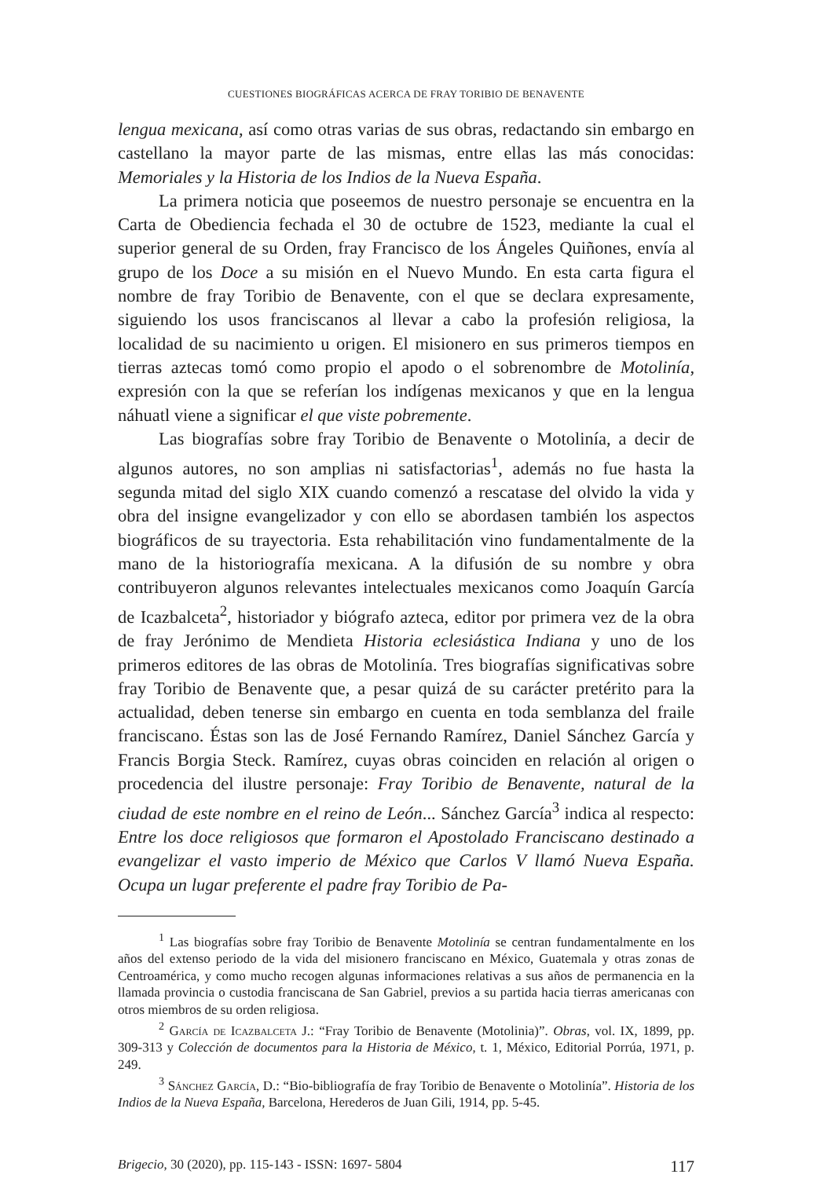CUESTIONES BIOGRÁFICAS ACERCA DE FRAY TORIBIO DE BENAVENTE
lengua mexicana, así como otras varias de sus obras, redactando sin embargo en castellano la mayor parte de las mismas, entre ellas las más conocidas: Memoriales y la Historia de los Indios de la Nueva España.
La primera noticia que poseemos de nuestro personaje se encuentra en la Carta de Obediencia fechada el 30 de octubre de 1523, mediante la cual el superior general de su Orden, fray Francisco de los Ángeles Quiñones, envía al grupo de los Doce a su misión en el Nuevo Mundo. En esta carta figura el nombre de fray Toribio de Benavente, con el que se declara expresamente, siguiendo los usos franciscanos al llevar a cabo la profesión religiosa, la localidad de su nacimiento u origen. El misionero en sus primeros tiempos en tierras aztecas tomó como propio el apodo o el sobrenombre de Motolinía, expresión con la que se referían los indígenas mexicanos y que en la lengua náhuatl viene a significar el que viste pobremente.
Las biografías sobre fray Toribio de Benavente o Motolinía, a decir de algunos autores, no son amplias ni satisfactorias<sup>1</sup>, además no fue hasta la segunda mitad del siglo XIX cuando comenzó a rescatase del olvido la vida y obra del insigne evangelizador y con ello se abordasen también los aspectos biográficos de su trayectoria. Esta rehabilitación vino fundamentalmente de la mano de la historiografía mexicana. A la difusión de su nombre y obra contribuyeron algunos relevantes intelectuales mexicanos como Joaquín García de Icazbalceta<sup>2</sup>, historiador y biógrafo azteca, editor por primera vez de la obra de fray Jerónimo de Mendieta Historia eclesiástica Indiana y uno de los primeros editores de las obras de Motolinía. Tres biografías significativas sobre fray Toribio de Benavente que, a pesar quizá de su carácter pretérito para la actualidad, deben tenerse sin embargo en cuenta en toda semblanza del fraile franciscano. Éstas son las de José Fernando Ramírez, Daniel Sánchez García y Francis Borgia Steck. Ramírez, cuyas obras coinciden en relación al origen o procedencia del ilustre personaje: Fray Toribio de Benavente, natural de la ciudad de este nombre en el reino de León... Sánchez García<sup>3</sup> indica al respecto: Entre los doce religiosos que formaron el Apostolado Franciscano destinado a evangelizar el vasto imperio de México que Carlos V llamó Nueva España. Ocupa un lugar preferente el padre fray Toribio de Pa-
<sup>1</sup> Las biografías sobre fray Toribio de Benavente Motolinía se centran fundamentalmente en los años del extenso periodo de la vida del misionero franciscano en México, Guatemala y otras zonas de Centroamérica, y como mucho recogen algunas informaciones relativas a sus años de permanencia en la llamada provincia o custodia franciscana de San Gabriel, previos a su partida hacia tierras americanas con otros miembros de su orden religiosa.
<sup>2</sup> García de Icazbalceta J.: “Fray Toribio de Benavente (Motolinia)”. Obras, vol. IX, 1899, pp. 309-313 y Colección de documentos para la Historia de México, t. 1, México, Editorial Porrúa, 1971, p. 249.
<sup>3</sup> Sánchez García, D.: “Bio-bibliografía de fray Toribio de Benavente o Motolinía”. Historia de los Indios de la Nueva España, Barcelona, Herederos de Juan Gili, 1914, pp. 5-45.
Brigecio, 30 (2020), pp. 115-143 - ISSN: 1697- 5804 117